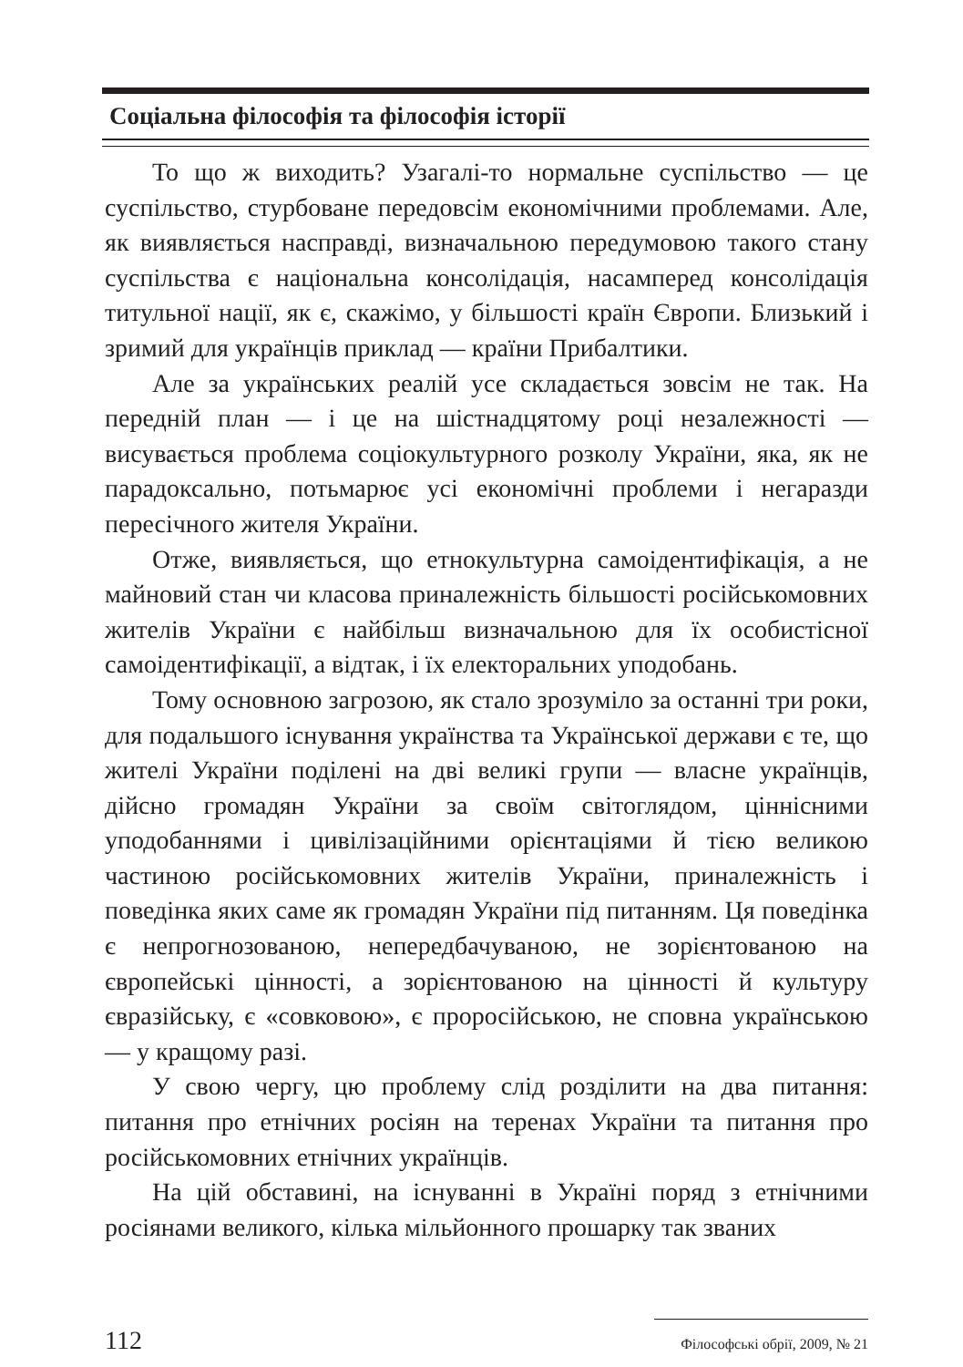Соціальна філософія та філософія історії
То що ж виходить? Узагалі-то нормальне суспільство — це суспільство, стурбоване передовсім економічними проблемами. Але, як виявляється насправді, визначальною передумовою такого стану суспільства є національна консолідація, насамперед консолідація титульної нації, як є, скажімо, у більшості країн Європи. Близький і зримий для українців приклад — країни Прибалтики.
Але за українських реалій усе складається зовсім не так. На передній план — і це на шістнадцятому році незалежності — висувається проблема соціокультурного розколу України, яка, як не парадоксально, потьмарює усі економічні проблеми і негаразди пересічного жителя України.
Отже, виявляється, що етнокультурна самоідентифікація, а не майновий стан чи класова приналежність більшості російськомовних жителів України є найбільш визначальною для їх особистісної самоідентифікації, а відтак, і їх електоральних уподобань.
Тому основною загрозою, як стало зрозуміло за останні три роки, для подальшого існування українства та Української держави є те, що жителі України поділені на дві великі групи — власне українців, дійсно громадян України за своїм світоглядом, ціннісними уподобаннями і цивілізаційними орієнтаціями й тією великою частиною російськомовних жителів України, приналежність і поведінка яких саме як громадян України під питанням. Ця поведінка є непрогнозованою, непередбачуваною, не зорієнтованою на європейські цінності, а зорієнтованою на цінності й культуру євразійську, є «совковою», є проросійською, не сповна українською — у кращому разі.
У свою чергу, цю проблему слід розділити на два питання: питання про етнічних росіян на теренах України та питання про російськомовних етнічних українців.
На цій обставині, на існуванні в Україні поряд з етнічними росіянами великого, кілька мільйонного прошарку так званих
112 Філософські обрії, 2009, № 21